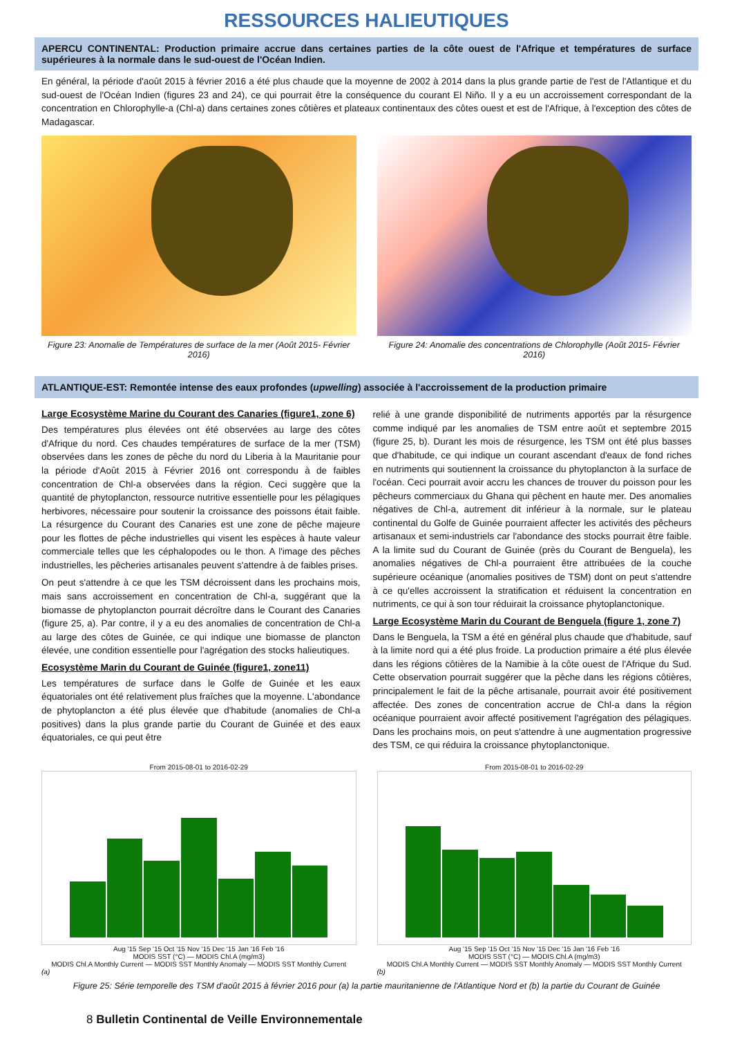RESSOURCES HALIEUTIQUES
APERCU CONTINENTAL: Production primaire accrue dans certaines parties de la côte ouest de l'Afrique et températures de surface supérieures à la normale dans le sud-ouest de l'Océan Indien.
En général, la période d'août 2015 à février 2016 a été plus chaude que la moyenne de 2002 à 2014 dans la plus grande partie de l'est de l'Atlantique et du sud-ouest de l'Océan Indien (figures 23 and 24), ce qui pourrait être la conséquence du courant El Niño. Il y a eu un accroissement correspondant de la concentration en Chlorophylle-a (Chl-a) dans certaines zones côtières et plateaux continentaux des côtes ouest et est de l'Afrique, à l'exception des côtes de Madagascar.
Figure 23: Anomalie de Températures de surface de la mer (Août 2015- Février 2016)
Figure 24: Anomalie des concentrations de Chlorophylle (Août 2015- Février 2016)
ATLANTIQUE-EST: Remontée intense des eaux profondes (upwelling) associée à l'accroissement de la production primaire
Large Ecosystème Marine du Courant des Canaries (figure1, zone 6)
Des températures plus élevées ont été observées au large des côtes d'Afrique du nord. Ces chaudes températures de surface de la mer (TSM) observées dans les zones de pêche du nord du Liberia à la Mauritanie pour la période d'Août 2015 à Février 2016 ont correspondu à de faibles concentration de Chl-a observées dans la région. Ceci suggère que la quantité de phytoplancton, ressource nutritive essentielle pour les pélagiques herbivores, nécessaire pour soutenir la croissance des poissons était faible. La résurgence du Courant des Canaries est une zone de pêche majeure pour les flottes de pêche industrielles qui visent les espèces à haute valeur commerciale telles que les céphalopodes ou le thon. A l'image des pêches industrielles, les pêcheries artisanales peuvent s'attendre à de faibles prises.
On peut s'attendre à ce que les TSM décroissent dans les prochains mois, mais sans accroissement en concentration de Chl-a, suggérant que la biomasse de phytoplancton pourrait décroître dans le Courant des Canaries (figure 25, a). Par contre, il y a eu des anomalies de concentration de Chl-a au large des côtes de Guinée, ce qui indique une biomasse de plancton élevée, une condition essentielle pour l'agrégation des stocks halieutiques.
Ecosystème Marin du Courant de Guinée (figure1, zone11)
Les températures de surface dans le Golfe de Guinée et les eaux équatoriales ont été relativement plus fraîches que la moyenne. L'abondance de phytoplancton a été plus élevée que d'habitude (anomalies de Chl-a positives) dans la plus grande partie du Courant de Guinée et des eaux équatoriales, ce qui peut être
relié à une grande disponibilité de nutriments apportés par la résurgence comme indiqué par les anomalies de TSM entre août et septembre 2015 (figure 25, b). Durant les mois de résurgence, les TSM ont été plus basses que d'habitude, ce qui indique un courant ascendant d'eaux de fond riches en nutriments qui soutiennent la croissance du phytoplancton à la surface de l'océan. Ceci pourrait avoir accru les chances de trouver du poisson pour les pêcheurs commerciaux du Ghana qui pêchent en haute mer. Des anomalies négatives de Chl-a, autrement dit inférieur à la normale, sur le plateau continental du Golfe de Guinée pourraient affecter les activités des pêcheurs artisanaux et semi-industriels car l'abondance des stocks pourrait être faible. A la limite sud du Courant de Guinée (près du Courant de Benguela), les anomalies négatives de Chl-a pourraient être attribuées de la couche supérieure océanique (anomalies positives de TSM) dont on peut s'attendre à ce qu'elles accroissent la stratification et réduisent la concentration en nutriments, ce qui à son tour réduirait la croissance phytoplanctonique.
Large Ecosystème Marin du Courant de Benguela (figure 1, zone 7)
Dans le Benguela, la TSM a été en général plus chaude que d'habitude, sauf à la limite nord qui a été plus froide. La production primaire a été plus élevée dans les régions côtières de la Namibie à la côte ouest de l'Afrique du Sud. Cette observation pourrait suggérer que la pêche dans les régions côtières, principalement le fait de la pêche artisanale, pourrait avoir été positivement affectée. Des zones de concentration accrue de Chl-a dans la région océanique pourraient avoir affecté positivement l'agrégation des pélagiques. Dans les prochains mois, on peut s'attendre à une augmentation progressive des TSM, ce qui réduira la croissance phytoplanctonique.
From 2015-08-01 to 2016-02-29
Aug '15 Sep '15 Oct '15 Nov '15 Dec '15 Jan '16 Feb '16
MODIS SST (°C) — MODIS Chl.A (mg/m3)
MODIS Chl.A Monthly Current — MODIS SST Monthly Anomaly — MODIS SST Monthly Current
(a)
From 2015-08-01 to 2016-02-29
Aug '15 Sep '15 Oct '15 Nov '15 Dec '15 Jan '16 Feb '16
MODIS SST (°C) — MODIS Chl.A (mg/m3)
MODIS Chl.A Monthly Current — MODIS SST Monthly Anomaly — MODIS SST Monthly Current
(b)
Figure 25: Série temporelle des TSM d'août 2015 à février 2016 pour (a) la partie mauritanienne de l'Atlantique Nord et (b) la partie du Courant de Guinée
8 Bulletin Continental de Veille Environnementale